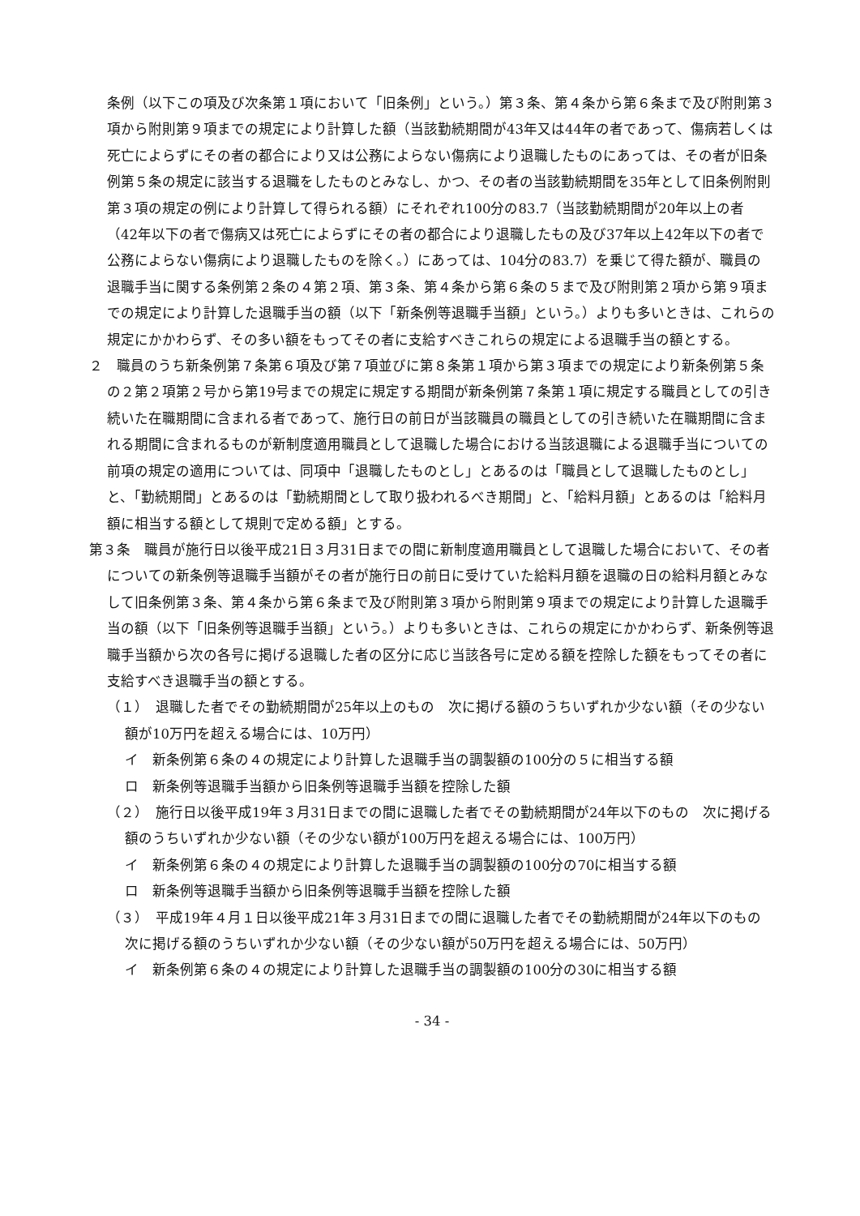条例（以下この項及び次条第１項において「旧条例」という。）第３条、第４条から第６条まで及び附則第３項から附則第９項までの規定により計算した額（当該勤続期間が43年又は44年の者であって、傷病若しくは死亡によらずにその者の都合により又は公務によらない傷病により退職したものにあっては、その者が旧条例第５条の規定に該当する退職をしたものとみなし、かつ、その者の当該勤続期間を35年として旧条例附則第３項の規定の例により計算して得られる額）にそれぞれ100分の83.7（当該勤続期間が20年以上の者（42年以下の者で傷病又は死亡によらずにその者の都合により退職したもの及び37年以上42年以下の者で公務によらない傷病により退職したものを除く。）にあっては、104分の83.7）を乗じて得た額が、職員の退職手当に関する条例第２条の４第２項、第３条、第４条から第６条の５まで及び附則第２項から第９項までの規定により計算した退職手当の額（以下「新条例等退職手当額」という。）よりも多いときは、これらの規定にかかわらず、その多い額をもってその者に支給すべきこれらの規定による退職手当の額とする。
２　職員のうち新条例第７条第６項及び第７項並びに第８条第１項から第３項までの規定により新条例第５条の２第２項第２号から第19号までの規定に規定する期間が新条例第７条第１項に規定する職員としての引き続いた在職期間に含まれる者であって、施行日の前日が当該職員の職員としての引き続いた在職期間に含まれる期間に含まれるものが新制度適用職員として退職した場合における当該退職による退職手当についての前項の規定の適用については、同項中「退職したものとし」とあるのは「職員として退職したものとし」と、「勤続期間」とあるのは「勤続期間として取り扱われるべき期間」と、「給料月額」とあるのは「給料月額に相当する額として規則で定める額」とする。
第３条　職員が施行日以後平成21日３月31日までの間に新制度適用職員として退職した場合において、その者についての新条例等退職手当額がその者が施行日の前日に受けていた給料月額を退職の日の給料月額とみなして旧条例第３条、第４条から第６条まで及び附則第３項から附則第９項までの規定により計算した退職手当の額（以下「旧条例等退職手当額」という。）よりも多いときは、これらの規定にかかわらず、新条例等退職手当額から次の各号に掲げる退職した者の区分に応じ当該各号に定める額を控除した額をもってその者に支給すべき退職手当の額とする。
（１）　退職した者でその勤続期間が25年以上のもの　次に掲げる額のうちいずれか少ない額（その少ない額が10万円を超える場合には、10万円）
イ　新条例第６条の４の規定により計算した退職手当の調製額の100分の５に相当する額
ロ　新条例等退職手当額から旧条例等退職手当額を控除した額
（２）　施行日以後平成19年３月31日までの間に退職した者でその勤続期間が24年以下のもの　次に掲げる額のうちいずれか少ない額（その少ない額が100万円を超える場合には、100万円）
イ　新条例第６条の４の規定により計算した退職手当の調製額の100分の70に相当する額
ロ　新条例等退職手当額から旧条例等退職手当額を控除した額
（３）　平成19年４月１日以後平成21年３月31日までの間に退職した者でその勤続期間が24年以下のもの　次に掲げる額のうちいずれか少ない額（その少ない額が50万円を超える場合には、50万円）
イ　新条例第６条の４の規定により計算した退職手当の調製額の100分の30に相当する額
- 34 -